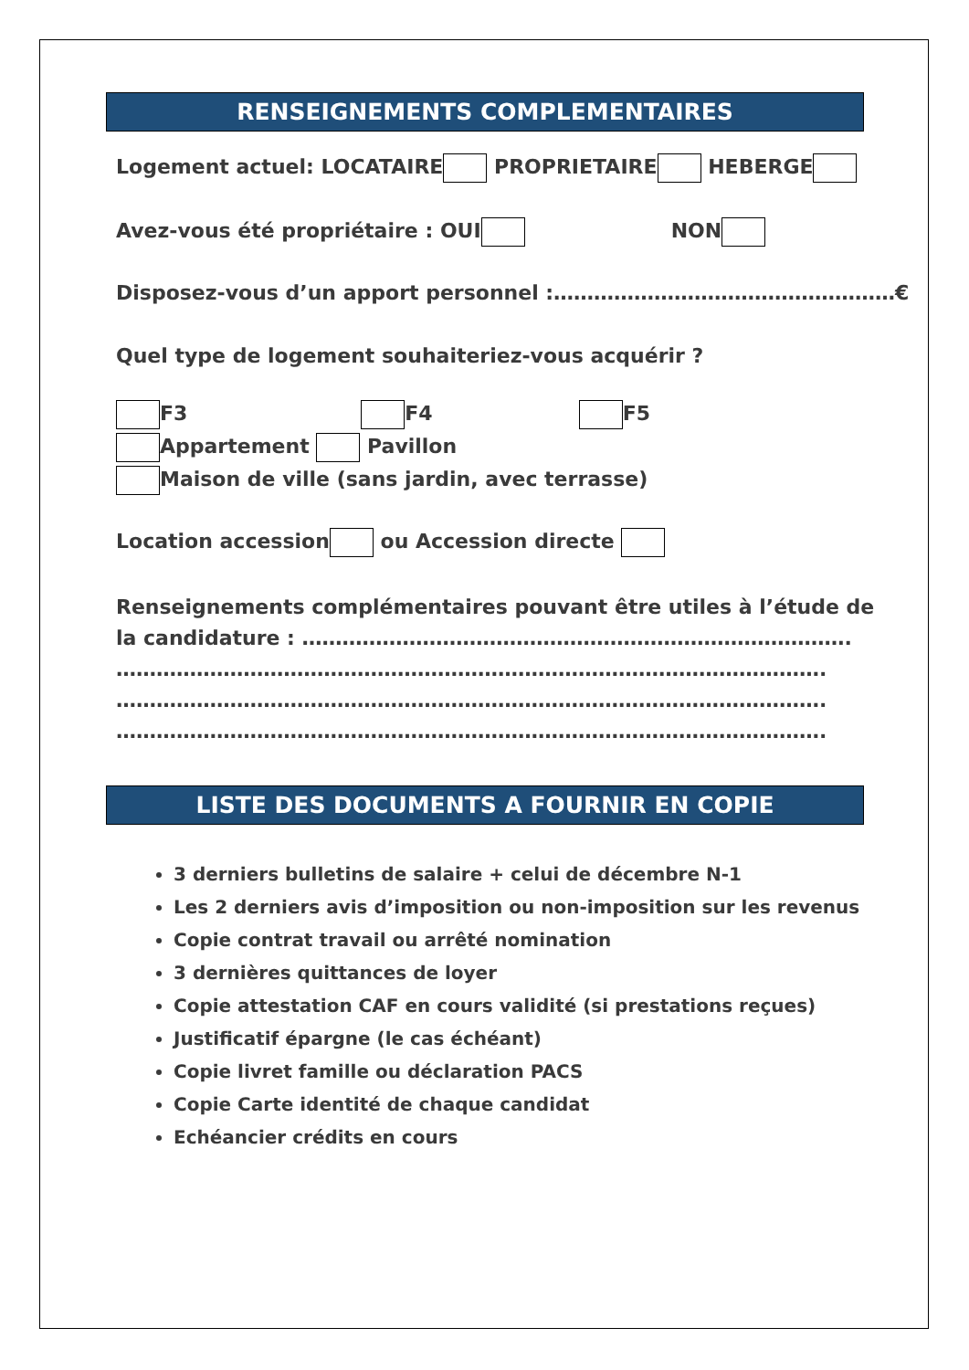RENSEIGNEMENTS COMPLEMENTAIRES
Logement actuel: LOCATAIRE PROPRIETAIRE HEBERGE
Avez-vous été propriétaire : OUI NON
Disposez-vous d’un apport personnel :……………………………………………€
Quel type de logement souhaiteriez-vous acquérir ?
F3 F4 F5
Appartement Pavillon
Maison de ville (sans jardin, avec terrasse)
Location accession ou Accession directe
Renseignements complémentaires pouvant être utiles à l’étude de
la candidature : ……………………………………………………………………….
…………………………………………………………………………………………….
…………………………………………………………………………………………….
…………………………………………………………………………………………….
LISTE DES DOCUMENTS A FOURNIR EN COPIE
3 derniers bulletins de salaire + celui de décembre N-1
Les 2 derniers avis d’imposition ou non-imposition sur les revenus
Copie contrat travail ou arrêté nomination
3 dernières quittances de loyer
Copie attestation CAF en cours validité (si prestations reçues)
Justificatif épargne (le cas échéant)
Copie livret famille ou déclaration PACS
Copie Carte identité de chaque candidat
Echéancier crédits en cours